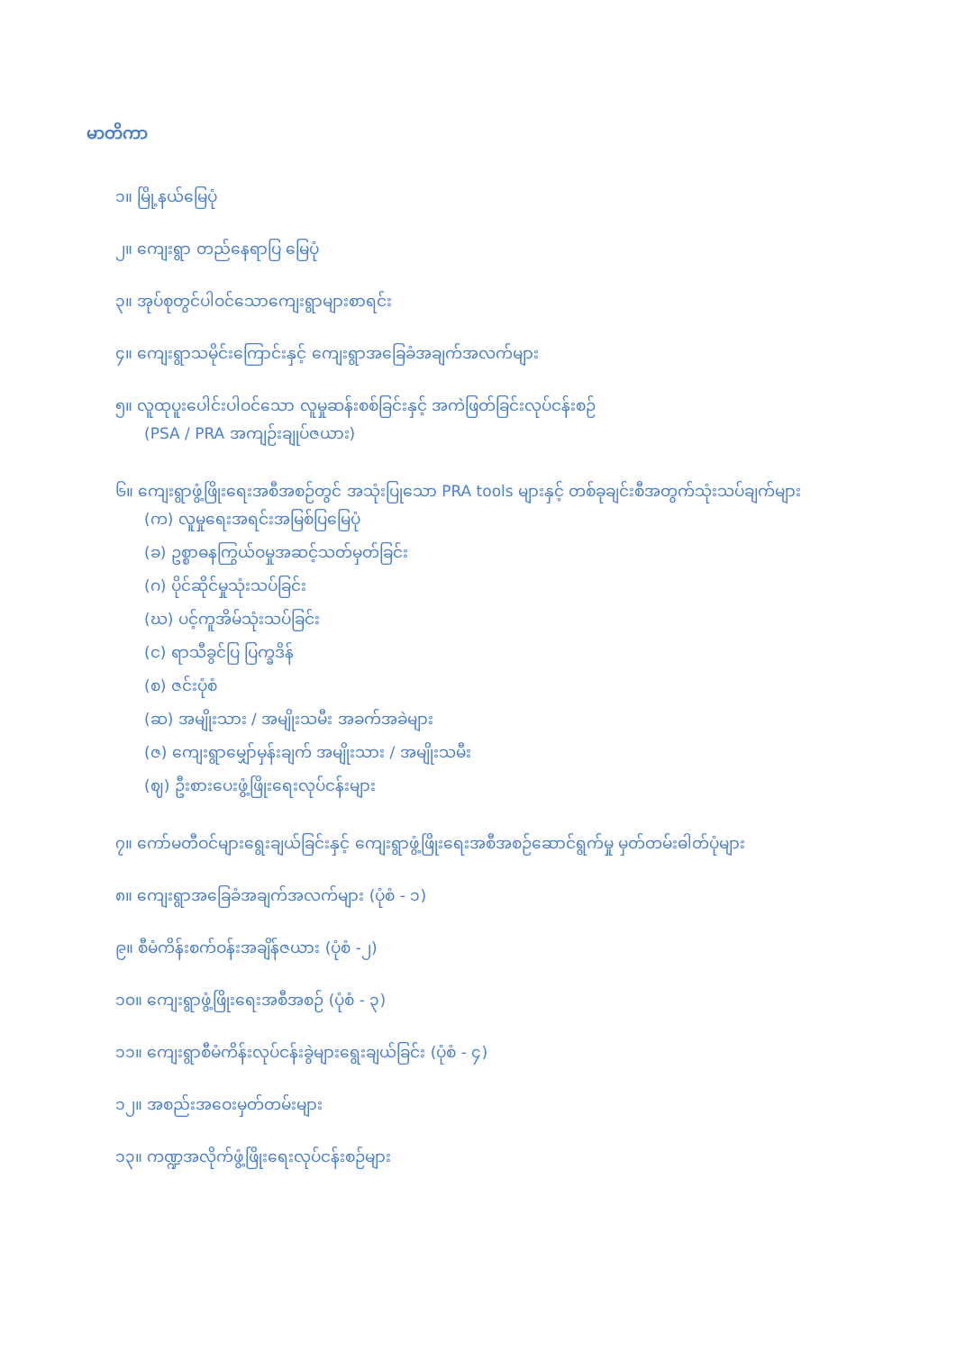မာတိကာ
၁။ မြို့နယ်မြေပုံ
၂။ ကျေးရွာ တည်နေရာပြ မြေပုံ
၃။ အုပ်စုတွင်ပါဝင်သောကျေးရွာများစာရင်း
၄။ ကျေးရွာသမိုင်းကြောင်းနှင့် ကျေးရွာအခြေခံအချက်အလက်များ
၅။ လူထုပူးပေါင်းပါဝင်သော လူမှုဆန်းစစ်ခြင်းနှင့် အကဲဖြတ်ခြင်းလုပ်ငန်းစဉ်
(PSA / PRA အကျဉ်းချုပ်ဇယား)
၆။ ကျေးရွာဖွံ့ဖြိုးရေးအစီအစဉ်တွင် အသုံးပြုသော PRA tools များနှင့် တစ်ခုချင်းစီအတွက်သုံးသပ်ချက်များ
(က) လူမှုရေးအရင်းအမြစ်ပြမြေပုံ
(ခ) ဥစ္စာဓနကြွယ်ဝမှုအဆင့်သတ်မှတ်ခြင်း
(ဂ) ပိုင်ဆိုင်မှုသုံးသပ်ခြင်း
(ဃ) ပင့်ကူအိမ်သုံးသပ်ခြင်း
(င) ရာသီခွင်ပြ ပြက္ခဒိန်
(စ) ဇင်းပုံစံ
(ဆ) အမျိုးသား / အမျိုးသမီး အခက်အခဲများ
(ဇ) ကျေးရွာမျှော်မှန်းချက် အမျိုးသား / အမျိုးသမီး
(ဈ) ဦးစားပေးဖွံ့ဖြိုးရေးလုပ်ငန်းများ
၇။ ကော်မတီဝင်များရွေးချယ်ခြင်းနှင့် ကျေးရွာဖွံ့ဖြိုးရေးအစီအစဉ်ဆောင်ရွက်မှု မှတ်တမ်းဓါတ်ပုံများ
၈။ ကျေးရွာအခြေခံအချက်အလက်များ (ပုံစံ - ၁)
၉။ စီမံကိန်းစက်ဝန်းအချိန်ဇယား (ပုံစံ -၂)
၁၀။ ကျေးရွာဖွံ့ဖြိုးရေးအစီအစဉ် (ပုံစံ - ၃)
၁၁။ ကျေးရွာစီမံကိန်းလုပ်ငန်းခွဲများရွေးချယ်ခြင်း (ပုံစံ - ၄)
၁၂။ အစည်းအဝေးမှတ်တမ်းများ
၁၃။ ကဏ္ဍအလိုက်ဖွံ့ဖြိုးရေးလုပ်ငန်းစဉ်များ